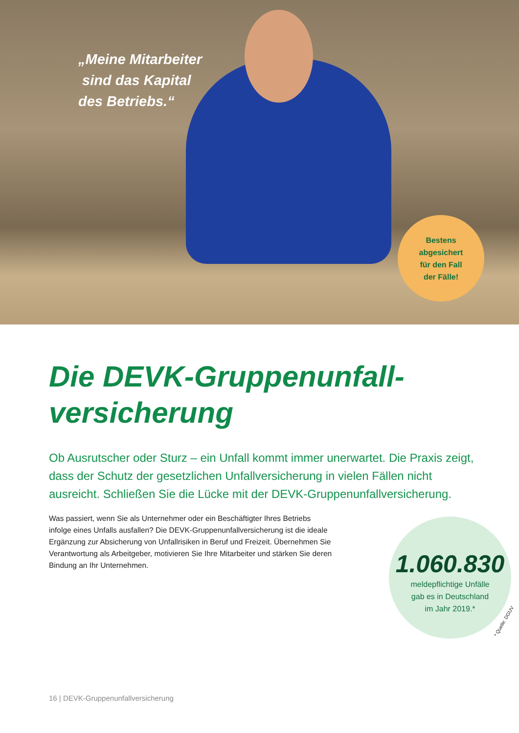„Meine Mitarbeiter
sind das Kapital
des Betriebs.“
Bestens
abgesichert
für den Fall
der Fälle!
Die DEVK-Gruppenunfall-
versicherung
Ob Ausrutscher oder Sturz – ein Unfall kommt immer unerwartet. Die Praxis zeigt, dass der Schutz der gesetzlichen Unfallversicherung in vielen Fällen nicht ausreicht. Schließen Sie die Lücke mit der DEVK-Gruppenunfallversicherung.
Was passiert, wenn Sie als Unternehmer oder ein Beschäftigter Ihres Betriebs infolge eines Unfalls ausfallen? Die DEVK-Gruppenunfallversicherung ist die ideale Ergänzung zur Absicherung von Unfallrisiken in Beruf und Freizeit. Übernehmen Sie Verantwortung als Arbeitgeber, motivieren Sie Ihre Mitarbeiter und stärken Sie deren Bindung an Ihr Unternehmen.
1.060.830
meldepflichtige Unfälle
gab es in Deutschland
im Jahr 2019.*
* Quelle: DGUV
16 | DEVK-Gruppenunfallversicherung